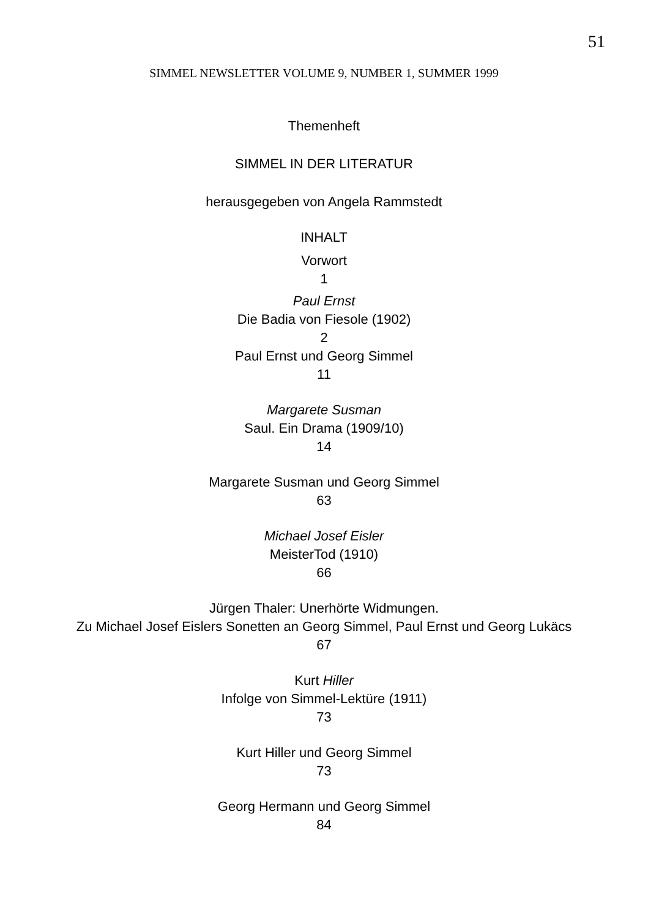51
SIMMEL NEWSLETTER VOLUME 9, NUMBER 1, SUMMER 1999
Themenheft
SIMMEL IN DER LITERATUR
herausgegeben von Angela Rammstedt
INHALT
Vorwort
1
Paul Ernst
Die Badia von Fiesole (1902)
2
Paul Ernst und Georg Simmel
11
Margarete Susman
Saul. Ein Drama (1909/10)
14
Margarete Susman und Georg Simmel
63
Michael Josef Eisler
MeisterTod (1910)
66
Jürgen Thaler: Unerhörte Widmungen.
Zu Michael Josef Eislers Sonetten an Georg Simmel, Paul Ernst und Georg Lukäcs
67
Kurt Hiller
Infolge von Simmel-Lektüre (1911)
73
Kurt Hiller und Georg Simmel
73
Georg Hermann und Georg Simmel
84